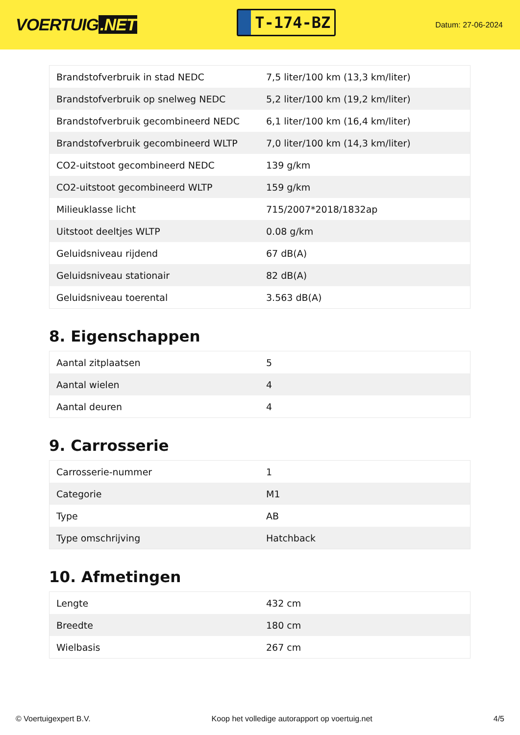VOERTUIG.NET
T-174-BZ
Datum: 27-06-2024
| Brandstofverbruik in stad NEDC | 7,5 liter/100 km (13,3 km/liter) |
| Brandstofverbruik op snelweg NEDC | 5,2 liter/100 km (19,2 km/liter) |
| Brandstofverbruik gecombineerd NEDC | 6,1 liter/100 km (16,4 km/liter) |
| Brandstofverbruik gecombineerd WLTP | 7,0 liter/100 km (14,3 km/liter) |
| CO2-uitstoot gecombineerd NEDC | 139 g/km |
| CO2-uitstoot gecombineerd WLTP | 159 g/km |
| Milieuklasse licht | 715/2007*2018/1832ap |
| Uitstoot deeltjes WLTP | 0.08 g/km |
| Geluidsniveau rijdend | 67 dB(A) |
| Geluidsniveau stationair | 82 dB(A) |
| Geluidsniveau toerental | 3.563 dB(A) |
8. Eigenschappen
| Aantal zitplaatsen | 5 |
| Aantal wielen | 4 |
| Aantal deuren | 4 |
9. Carrosserie
| Carrosserie-nummer | 1 |
| Categorie | M1 |
| Type | AB |
| Type omschrijving | Hatchback |
10. Afmetingen
| Lengte | 432 cm |
| Breedte | 180 cm |
| Wielbasis | 267 cm |
© Voertuigexpert B.V. Koop het volledige autorapport op voertuig.net 4/5